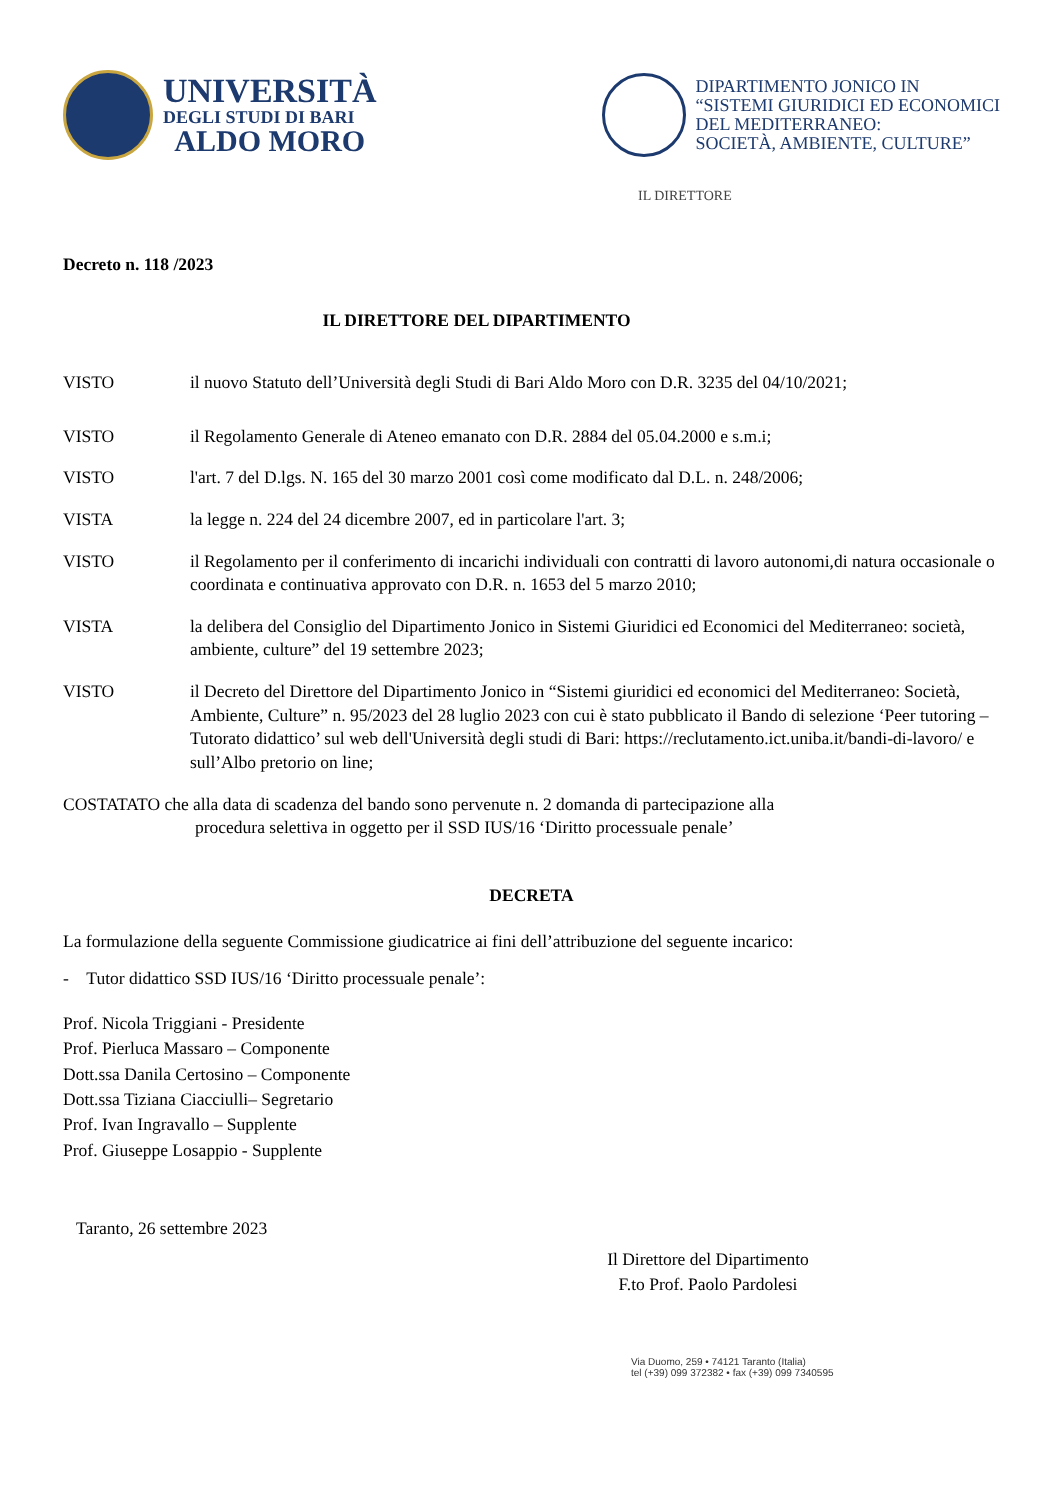UNIVERSITÀ
DEGLI STUDI DI BARI
ALDO MORO
DIPARTIMENTO JONICO IN
“SISTEMI GIURIDICI ED ECONOMICI
DEL MEDITERRANEO:
SOCIETÀ, AMBIENTE, CULTURE”
IL DIRETTORE
Decreto n. 118 /2023
IL DIRETTORE DEL DIPARTIMENTO
VISTO il nuovo Statuto dell’Università degli Studi di Bari Aldo Moro con D.R. 3235 del 04/10/2021;
VISTO il Regolamento Generale di Ateneo emanato con D.R. 2884 del 05.04.2000 e s.m.i;
VISTO l'art. 7 del D.lgs. N. 165 del 30 marzo 2001 così come modificato dal D.L. n. 248/2006;
VISTA la legge n. 224 del 24 dicembre 2007, ed in particolare l'art. 3;
VISTO il Regolamento per il conferimento di incarichi individuali con contratti di lavoro autonomi,di natura occasionale o coordinata e continuativa approvato con D.R. n. 1653 del 5 marzo 2010;
VISTA la delibera del Consiglio del Dipartimento Jonico in Sistemi Giuridici ed Economici del Mediterraneo: società, ambiente, culture” del 19 settembre 2023;
VISTO il Decreto del Direttore del Dipartimento Jonico in “Sistemi giuridici ed economici del Mediterraneo: Società, Ambiente, Culture” n. 95/2023 del 28 luglio 2023 con cui è stato pubblicato il Bando di selezione ‘Peer tutoring – Tutorato didattico’ sul web dell'Università degli studi di Bari: https://reclutamento.ict.uniba.it/bandi-di-lavoro/ e sull’Albo pretorio on line;
COSTATATO che alla data di scadenza del bando sono pervenute n. 2 domanda di partecipazione alla
procedura selettiva in oggetto per il SSD IUS/16 ‘Diritto processuale penale’
DECRETA
La formulazione della seguente Commissione giudicatrice ai fini dell’attribuzione del seguente incarico:
- Tutor didattico SSD IUS/16 ‘Diritto processuale penale’:
Prof. Nicola Triggiani - Presidente
Prof. Pierluca Massaro – Componente
Dott.ssa Danila Certosino – Componente
Dott.ssa Tiziana Ciacciulli– Segretario
Prof. Ivan Ingravallo – Supplente
Prof. Giuseppe Losappio - Supplente
Taranto, 26 settembre 2023
Il Direttore del Dipartimento
F.to Prof. Paolo Pardolesi
Via Duomo, 259 • 74121 Taranto (Italia)
tel (+39) 099 372382 • fax (+39) 099 7340595